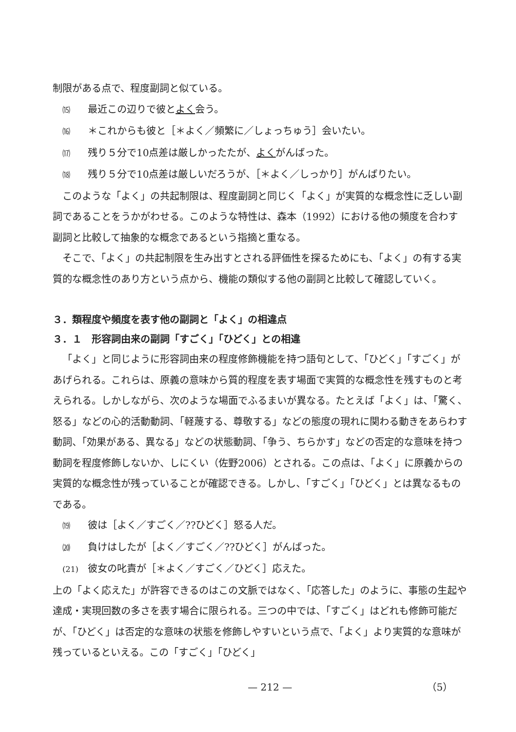制限がある点で、程度副詞と似ている。
⒂ 最近この辺りで彼とよく会う。
⒃ ＊これからも彼と［＊よく／頻繁に／しょっちゅう］会いたい。
⒄ 残り５分で10点差は厳しかったたが、よくがんばった。
⒅ 残り５分で10点差は厳しいだろうが、［＊よく／しっかり］がんばりたい。
このような「よく」の共起制限は、程度副詞と同じく「よく」が実質的な概念性に乏しい副詞であることをうかがわせる。このような特性は、森本（1992）における他の頻度を合わす副詞と比較して抽象的な概念であるという指摘と重なる。
そこで、「よく」の共起制限を生み出すとされる評価性を探るためにも、「よく」の有する実質的な概念性のあり方という点から、機能の類似する他の副詞と比較して確認していく。
３．類程度や頻度を表す他の副詞と「よく」の相違点
３．１　形容詞由来の副詞「すごく」「ひどく」との相違
「よく」と同じように形容詞由来の程度修飾機能を持つ語句として、「ひどく」「すごく」があげられる。これらは、原義の意味から質的程度を表す場面で実質的な概念性を残すものと考えられる。しかしながら、次のような場面でふるまいが異なる。たとえば「よく」は、「驚く、怒る」などの心的活動動詞、「軽蔑する、尊敬する」などの態度の現れに関わる動きをあらわす動詞、「効果がある、異なる」などの状態動詞、「争う、ちらかす」などの否定的な意味を持つ動詞を程度修飾しないか、しにくい（佐野2006）とされる。この点は、「よく」に原義からの実質的な概念性が残っていることが確認できる。しかし、「すごく」「ひどく」とは異なるものである。
⒆ 彼は［よく／すごく／??ひどく］怒る人だ。
⒇ 負けはしたが［よく／すごく／??ひどく］がんばった。
(21) 彼女の叱責が［＊よく／すごく／ひどく］応えた。
上の「よく応えた」が許容できるのはこの文脈ではなく、「応答した」のように、事態の生起や達成・実現回数の多さを表す場合に限られる。三つの中では、「すごく」はどれも修飾可能だが、「ひどく」は否定的な意味の状態を修飾しやすいという点で、「よく」より実質的な意味が残っているといえる。この「すごく」「ひどく」
— 212 — （5）